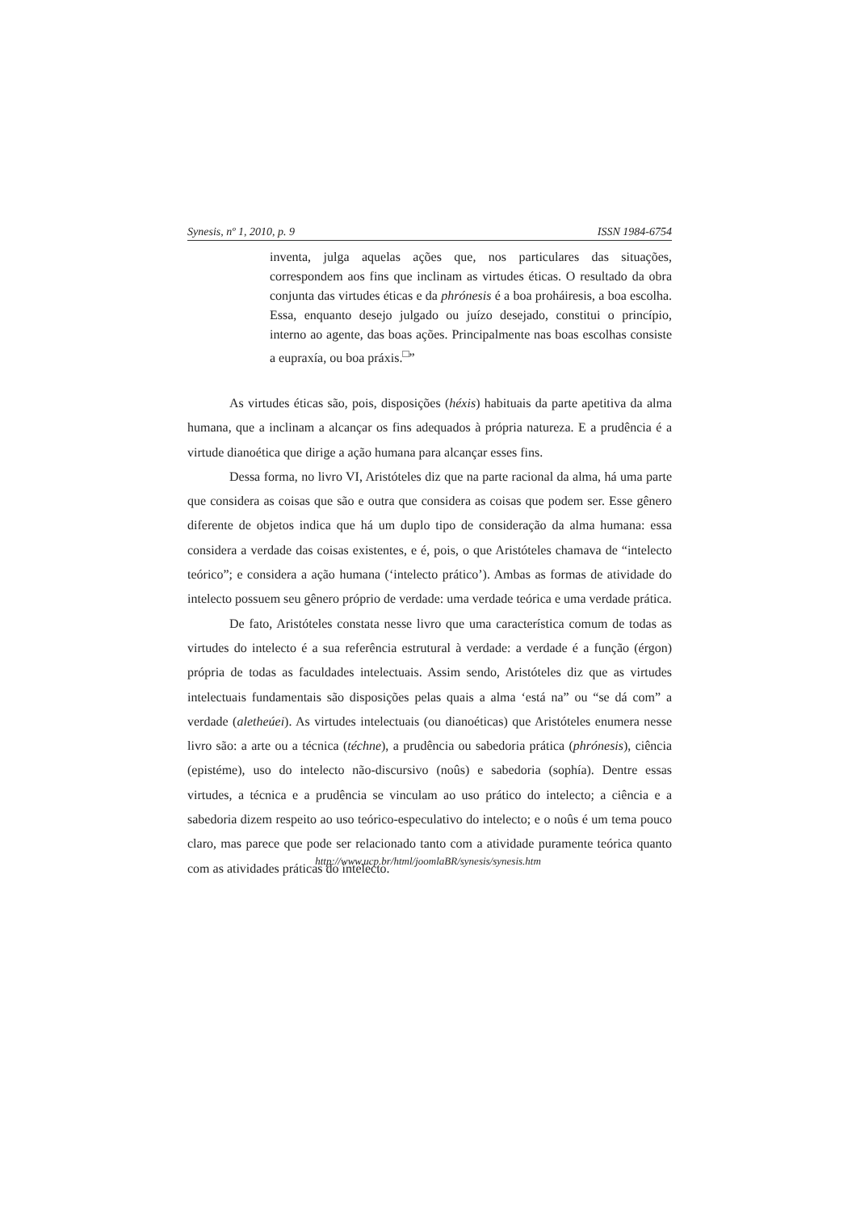Synesis, nº 1, 2010, p. 9 ISSN 1984-6754
inventa, julga aquelas ações que, nos particulares das situações, correspondem aos fins que inclinam as virtudes éticas. O resultado da obra conjunta das virtudes éticas e da phrónesis é a boa prohá­iresis, a boa escolha. Essa, enquanto desejo julgado ou juízo desejado, constitui o princípio, interno ao agente, das boas ações. Principalmente nas boas escolhas consiste a eupraxía, ou boa práxis.<sup>□</sup>”
As virtudes éticas são, pois, disposições (héxis) habituais da parte apetitiva da alma humana, que a inclinam a alcançar os fins adequados à própria natureza. E a prudência é a virtude dianoética que dirige a ação humana para alcançar esses fins.
Dessa forma, no livro VI, Aristóteles diz que na parte racional da alma, há uma parte que considera as coisas que são e outra que considera as coisas que podem ser. Esse gênero diferente de objetos indica que há um duplo tipo de consideração da alma humana: essa considera a verdade das coisas existentes, e é, pois, o que Aristóteles chamava de “intelecto teórico”; e considera a ação humana (‘intelecto prático’). Ambas as formas de atividade do intelecto possuem seu gênero próprio de verdade: uma verdade teórica e uma verdade prática.
De fato, Aristóteles constata nesse livro que uma característica comum de todas as virtudes do intelecto é a sua referência estrutural à verdade: a verdade é a função (érgon) própria de todas as faculdades intelectuais. Assim sendo, Aristóteles diz que as virtudes intelectuais fundamentais são disposições pelas quais a alma ‘está na” ou “se dá com” a verdade (aletheúei). As virtudes intelectuais (ou dianoéticas) que Aristóteles enumera nesse livro são: a arte ou a técnica (téchne), a prudência ou sabedoria prática (phrónesis), ciência (epistéme), uso do intelecto não-discursivo (noûs) e sabedoria (sophía). Dentre essas virtudes, a técnica e a prudência se vinculam ao uso prático do intelecto; a ciência e a sabedoria dizem respeito ao uso teórico-especulativo do intelecto; e o noûs é um tema pouco claro, mas parece que pode ser relacionado tanto com a atividade puramente teórica quanto com as atividades práticas do intelecto.
http://www.ucp.br/html/joomlaBR/synesis/synesis.htm